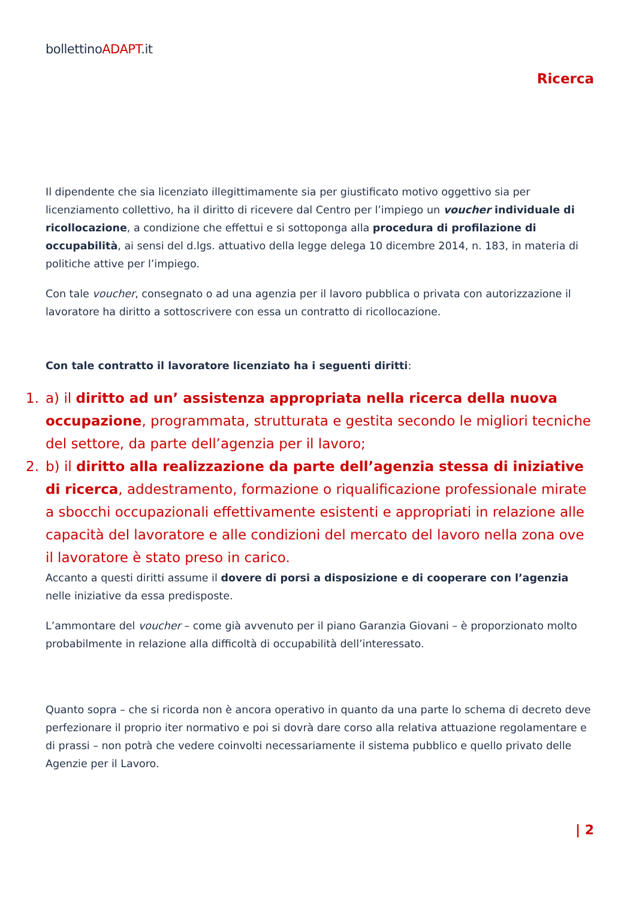bollettinoADAPT.it
Ricerca
Il dipendente che sia licenziato illegittimamente sia per giustificato motivo oggettivo sia per licenziamento collettivo, ha il diritto di ricevere dal Centro per l’impiego un voucher individuale di ricollocazione, a condizione che effettui e si sottoponga alla procedura di profilazione di occupabilità, ai sensi del d.lgs. attuativo della legge delega 10 dicembre 2014, n. 183, in materia di politiche attive per l’impiego.
Con tale voucher, consegnato o ad una agenzia per il lavoro pubblica o privata con autorizzazione il lavoratore ha diritto a sottoscrivere con essa un contratto di ricollocazione.
Con tale contratto il lavoratore licenziato ha i seguenti diritti:
1. a) il diritto ad un’ assistenza appropriata nella ricerca della nuova occupazione, programmata, strutturata e gestita secondo le migliori tecniche del settore, da parte dell’agenzia per il lavoro;
2. b) il diritto alla realizzazione da parte dell’agenzia stessa di iniziative di ricerca, addestramento, formazione o riqualificazione professionale mirate a sbocchi occupazionali effettivamente esistenti e appropriati in relazione alle capacità del lavoratore e alle condizioni del mercato del lavoro nella zona ove il lavoratore è stato preso in carico.
Accanto a questi diritti assume il dovere di porsi a disposizione e di cooperare con l’agenzia nelle iniziative da essa predisposte.
L’ammontare del voucher – come già avvenuto per il piano Garanzia Giovani – è proporzionato molto probabilmente in relazione alla difficoltà di occupabilità dell’interessato.
Quanto sopra – che si ricorda non è ancora operativo in quanto da una parte lo schema di decreto deve perfezionare il proprio iter normativo e poi si dovrà dare corso alla relativa attuazione regolamentare e di prassi – non potrà che vedere coinvolti necessariamente il sistema pubblico e quello privato delle Agenzie per il Lavoro.
| 2